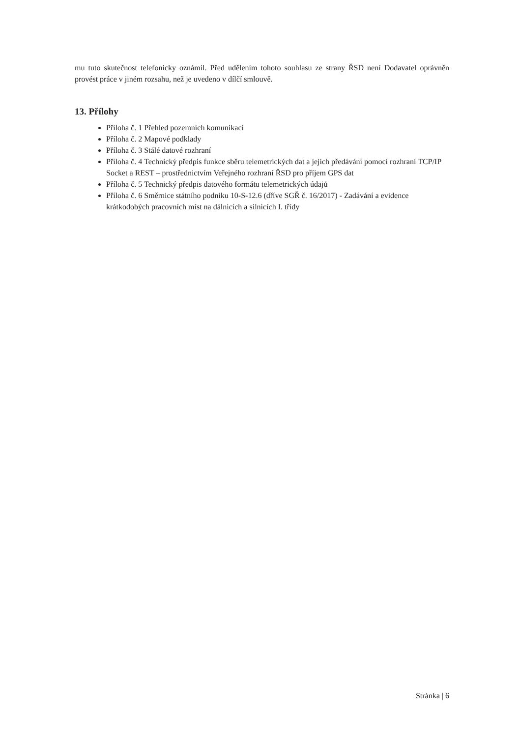mu tuto skutečnost telefonicky oznámil. Před udělením tohoto souhlasu ze strany ŘSD není Dodavatel oprávněn provést práce v jiném rozsahu, než je uvedeno v dílčí smlouvě.
13. Přílohy
Příloha č. 1 Přehled pozemních komunikací
Příloha č. 2 Mapové podklady
Příloha č. 3 Stálé datové rozhraní
Příloha č. 4 Technický předpis funkce sběru telemetrických dat a jejich předávání pomocí rozhraní TCP/IP Socket a REST – prostřednictvím Veřejného rozhraní ŘSD pro příjem GPS dat
Příloha č. 5 Technický předpis datového formátu telemetrických údajů
Příloha č. 6 Směrnice státního podniku 10-S-12.6 (dříve SGŘ č. 16/2017) - Zadávání a evidence krátkodobých pracovních míst na dálnicích a silnicích I. třídy
Stránka | 6